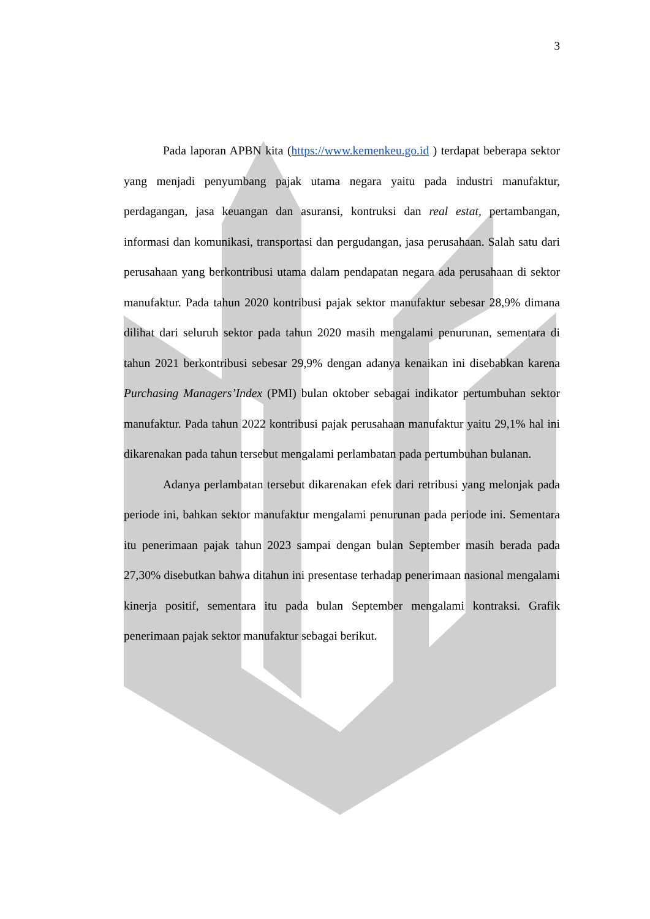3
Pada laporan APBN kita (https://www.kemenkeu.go.id ) terdapat beberapa sektor yang menjadi penyumbang pajak utama negara yaitu pada industri manufaktur, perdagangan, jasa keuangan dan asuransi, kontruksi dan real estat, pertambangan, informasi dan komunikasi, transportasi dan pergudangan, jasa perusahaan. Salah satu dari perusahaan yang berkontribusi utama dalam pendapatan negara ada perusahaan di sektor manufaktur. Pada tahun 2020 kontribusi pajak sektor manufaktur sebesar 28,9% dimana dilihat dari seluruh sektor pada tahun 2020 masih mengalami penurunan, sementara di tahun 2021 berkontribusi sebesar 29,9% dengan adanya kenaikan ini disebabkan karena Purchasing Managers’Index (PMI) bulan oktober sebagai indikator pertumbuhan sektor manufaktur. Pada tahun 2022 kontribusi pajak perusahaan manufaktur yaitu 29,1% hal ini dikarenakan pada tahun tersebut mengalami perlambatan pada pertumbuhan bulanan.
Adanya perlambatan tersebut dikarenakan efek dari retribusi yang melonjak pada periode ini, bahkan sektor manufaktur mengalami penurunan pada periode ini. Sementara itu penerimaan pajak tahun 2023 sampai dengan bulan September masih berada pada 27,30% disebutkan bahwa ditahun ini presentase terhadap penerimaan nasional mengalami kinerja positif, sementara itu pada bulan September mengalami kontraksi. Grafik penerimaan pajak sektor manufaktur sebagai berikut.